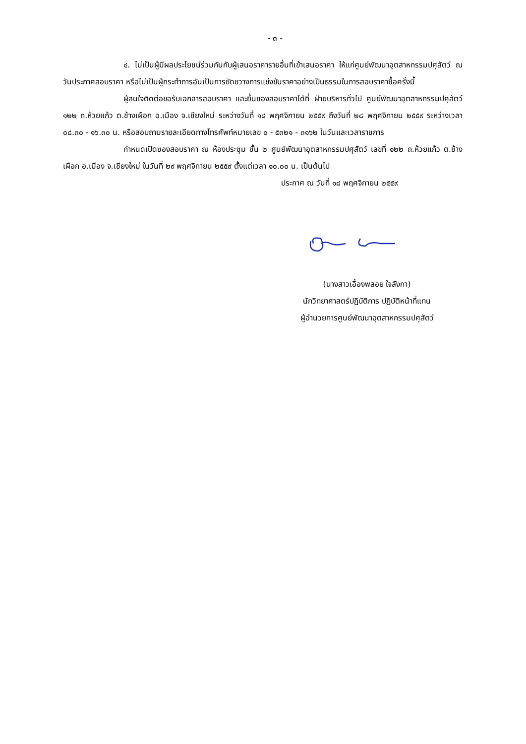- ๓ -
๔. ไม่เป็นผู้มีผลประโยชน์ร่วมกันกับผู้เสนอราคารายอื่นที่เข้าเสนอราคา ให้แก่ศูนย์พัฒนาอุตสาหกรรมปศุสัตว์ ณ วันประกาศสอบราคา หรือไม่เป็นผู้กระทำการอันเป็นการขัดขวางการแข่งขันราคาอย่างเป็นธรรมในการสอบราคาซื้อครั้งนี้
ผู้สนใจติดต่อขอรับเอกสารสอบราคา และยื่นซองสอบราคาได้ที่ ฝ่ายบริหารทั่วไป ศูนย์พัฒนาอุตสาหกรรมปศุสัตว์ ๑๒๒ ถ.ห้วยแก้ว ต.ช้างเผือก อ.เมือง จ.เชียงใหม่ ระหว่างวันที่ ๑๘ พฤศจิกายน ๒๕๕๙ ถึงวันที่ ๒๘ พฤศจิกายน ๒๕๕๙ ระหว่างเวลา ๐๘.๓๐ - ๑๖.๓๐ น. หรือสอบถามรายละเอียดทางโทรศัพท์หมายเลข ๐ - ๕๓๒๑ - ๓๑๖๒ ในวันและเวลาราชการ
กำหนดเปิดซองสอบราคา ณ ห้องประชุม ชั้น ๒ ศูนย์พัฒนาอุตสาหกรรมปศุสัตว์ เลขที่ ๑๒๒ ถ.ห้วยแก้ว ต.ช้างเผือก อ.เมือง จ.เชียงใหม่ ในวันที่ ๒๙ พฤศจิกายน ๒๕๕๙ ตั้งแต่เวลา ๑๐.๐๐ น. เป็นต้นไป
ประกาศ ณ วันที่ ๑๘ พฤศจิกายน ๒๕๕๙
(นางสาวเอื้องพลอย ใจลังกา)
นักวิทยาศาสตร์ปฏิบัติการ ปฏิบัติหน้าที่แทน
ผู้อำนวยการศูนย์พัฒนาอุตสาหกรรมปศุสัตว์